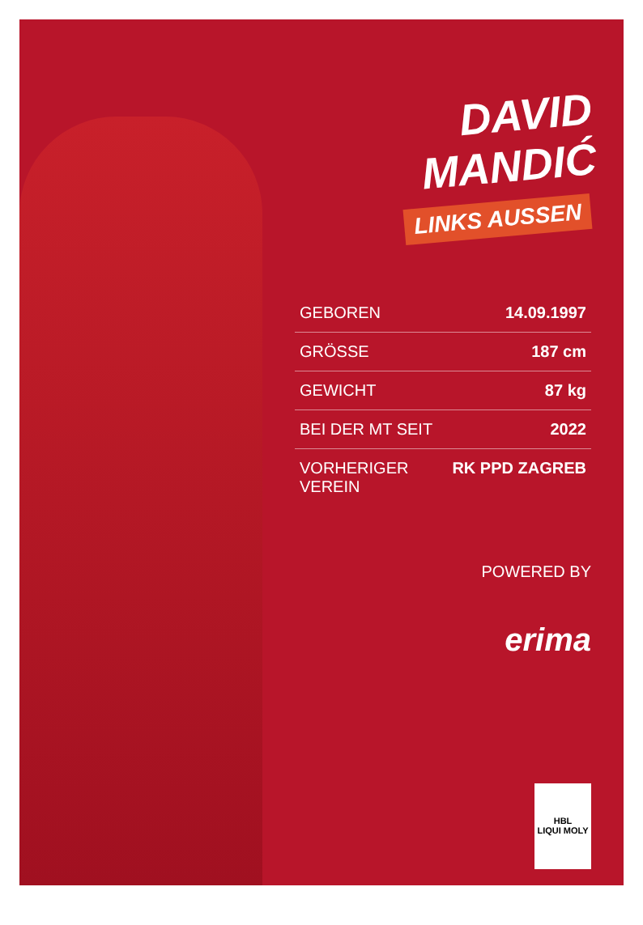DAVID MANDIĆ
LINKS AUSSEN
| GEBOREN | 14.09.1997 |
| GRÖSSE | 187 cm |
| GEWICHT | 87 kg |
| BEI DER MT SEIT | 2022 |
| VORHERIGER VEREIN | RK PPD ZAGREB |
POWERED BY
erima
HBL
LIQUI MOLY